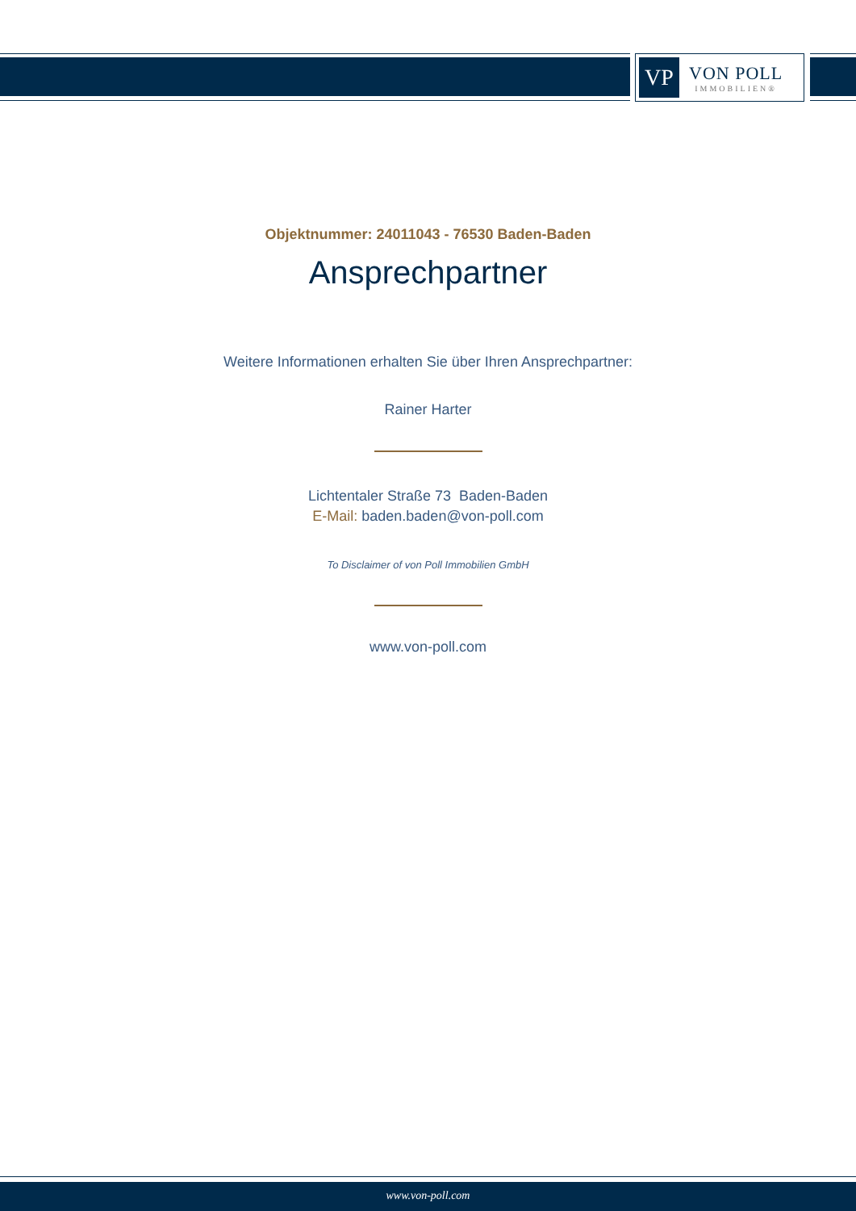VP
VON POLL
IMMOBILIEN®
Objektnummer: 24011043 - 76530 Baden-Baden
Ansprechpartner
Weitere Informationen erhalten Sie über Ihren Ansprechpartner:
Rainer Harter
Lichtentaler Straße 73 Baden-Baden
E-Mail: baden.baden@von-poll.com
To Disclaimer of von Poll Immobilien GmbH
www.von-poll.com
www.von-poll.com